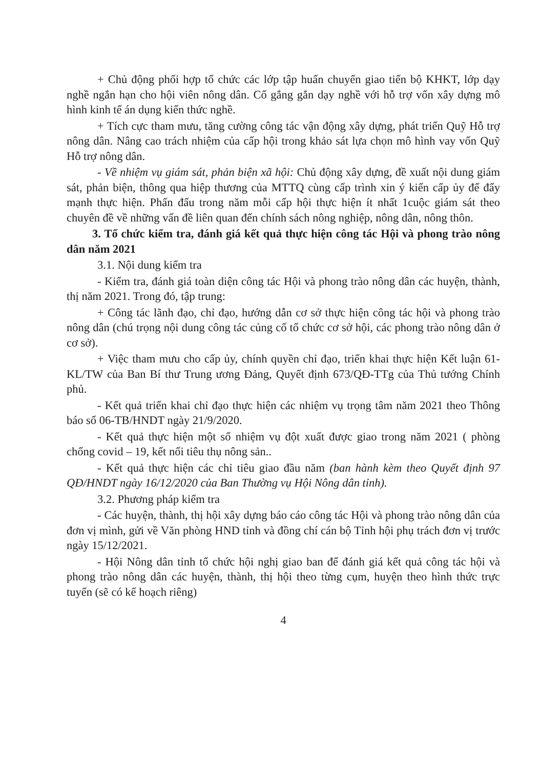+ Chủ động phối hợp tổ chức các lớp tập huấn chuyển giao tiến bộ KHKT, lớp dạy nghề ngắn hạn cho hội viên nông dân. Cố gắng gắn dạy nghề với hỗ trợ vốn xây dựng mô hình kinh tế án dụng kiến thức nghề.
+ Tích cực tham mưu, tăng cường công tác vận động xây dựng, phát triển Quỹ Hỗ trợ nông dân. Nâng cao trách nhiệm của cấp hội trong khảo sát lựa chọn mô hình vay vốn Quỹ Hỗ trợ nông dân.
- Về nhiệm vụ giám sát, phản biện xã hội: Chủ động xây dựng, đề xuất nội dung giám sát, phản biện, thông qua hiệp thương của MTTQ cùng cấp trình xin ý kiến cấp ủy để đẩy mạnh thực hiện. Phấn đấu trong năm mỗi cấp hội thực hiện ít nhất 1cuộc giám sát theo chuyên đề về những vấn đề liên quan đến chính sách nông nghiệp, nông dân, nông thôn.
3. Tổ chức kiểm tra, đánh giá kết quả thực hiện công tác Hội và phong trào nông dân năm 2021
3.1. Nội dung kiểm tra
- Kiểm tra, đánh giá toàn diện công tác Hội và phong trào nông dân các huyện, thành, thị năm 2021. Trong đó, tập trung:
+ Công tác lãnh đạo, chỉ đạo, hướng dẫn cơ sở thực hiện công tác hội và phong trào nông dân (chú trọng nội dung công tác củng cố tổ chức cơ sở hội, các phong trào nông dân ở cơ sở).
+ Việc tham mưu cho cấp ủy, chính quyền chỉ đạo, triển khai thực hiện Kết luận 61-KL/TW của Ban Bí thư Trung ương Đảng, Quyết định 673/QĐ-TTg của Thủ tướng Chính phủ.
- Kết quả triển khai chỉ đạo thực hiện các nhiệm vụ trọng tâm năm 2021 theo Thông báo số 06-TB/HNDT ngày 21/9/2020.
- Kết quả thực hiện một số nhiệm vụ đột xuất được giao trong năm 2021 ( phòng chống covid – 19, kết nối tiêu thụ nông sản..
- Kết quả thực hiện các chỉ tiêu giao đầu năm (ban hành kèm theo Quyết định 97 QĐ/HNDT ngày 16/12/2020 của Ban Thường vụ Hội Nông dân tỉnh).
3.2. Phương pháp kiểm tra
- Các huyện, thành, thị hội xây dựng báo cáo công tác Hội và phong trào nông dân của đơn vị mình, gửi về Văn phòng HND tỉnh và đồng chí cán bộ Tỉnh hội phụ trách đơn vị trước ngày 15/12/2021.
- Hội Nông dân tỉnh tổ chức hội nghị giao ban để đánh giá kết quả công tác hội và phong trào nông dân các huyện, thành, thị hội theo từng cụm, huyện theo hình thức trực tuyến (sẽ có kế hoạch riêng)
4